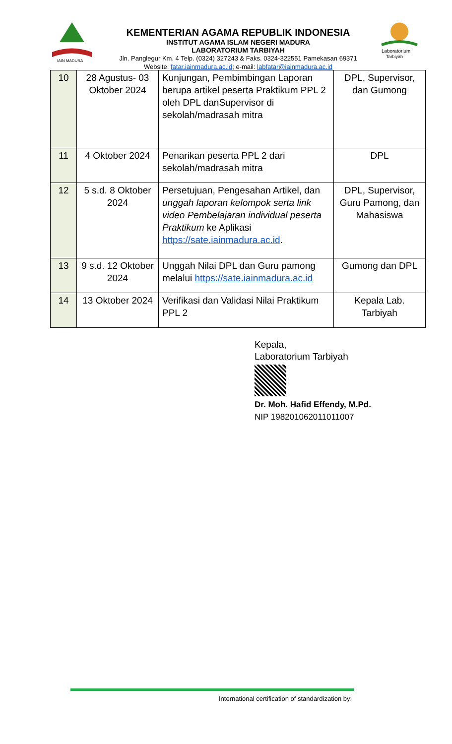IAIN MADURA
KEMENTERIAN AGAMA REPUBLIK INDONESIA
INSTITUT AGAMA ISLAM NEGERI MADURA
LABORATORIUM TARBIYAH
Jln. Panglegur Km. 4 Telp. (0324) 327243 & Faks. 0324-322551 Pamekasan 69371
Website: fatar.iainmadura.ac.id; e-mail: labfatar@iainmadura.ac.id
Laboratorium
Tarbiyah
| 10 | 28 Agustus- 03 Oktober 2024 | Kunjungan, Pembimbingan Laporan berupa artikel peserta Praktikum PPL 2 oleh DPL danSupervisor di sekolah/madrasah mitra | DPL, Supervisor, dan Gumong |
| 11 | 4 Oktober 2024 | Penarikan peserta PPL 2 dari sekolah/madrasah mitra | DPL |
| 12 | 5 s.d. 8 Oktober 2024 | Persetujuan, Pengesahan Artikel, dan unggah laporan kelompok serta link video Pembelajaran individual peserta Praktikum ke Aplikasi https://sate.iainmadura.ac.id . | DPL, Supervisor, Guru Pamong, dan Mahasiswa |
| 13 | 9 s.d. 12 Oktober 2024 | Unggah Nilai DPL dan Guru pamong melalui https://sate.iainmadura.ac.id | Gumong dan DPL |
| 14 | 13 Oktober 2024 | Verifikasi dan Validasi Nilai Praktikum PPL 2 | Kepala Lab. Tarbiyah |
Kepala,
Laboratorium Tarbiyah
Dr. Moh. Hafid Effendy, M.Pd.
NIP 198201062011011007
International certification of standardization by: